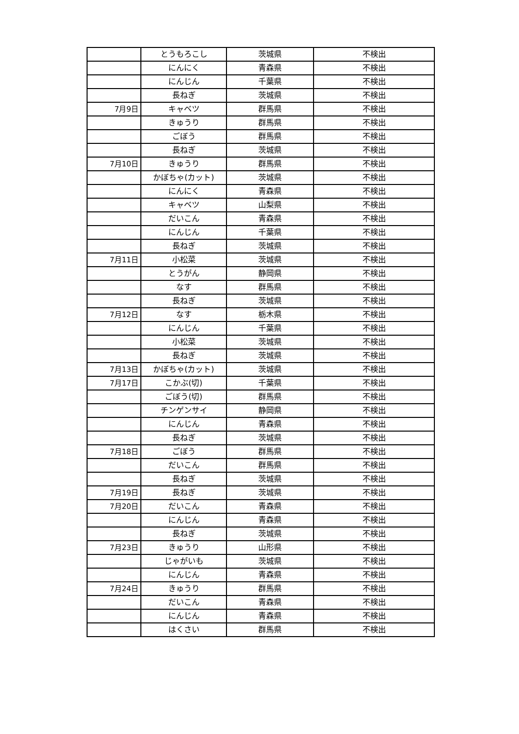| | とうもろこし | 茨城県 | 不検出 |
| | にんにく | 青森県 | 不検出 |
| | にんじん | 千葉県 | 不検出 |
| | 長ねぎ | 茨城県 | 不検出 |
| 7月9日 | キャベツ | 群馬県 | 不検出 |
| | きゅうり | 群馬県 | 不検出 |
| | ごぼう | 群馬県 | 不検出 |
| | 長ねぎ | 茨城県 | 不検出 |
| 7月10日 | きゅうり | 群馬県 | 不検出 |
| | かぼちゃ(カット) | 茨城県 | 不検出 |
| | にんにく | 青森県 | 不検出 |
| | キャベツ | 山梨県 | 不検出 |
| | だいこん | 青森県 | 不検出 |
| | にんじん | 千葉県 | 不検出 |
| | 長ねぎ | 茨城県 | 不検出 |
| 7月11日 | 小松菜 | 茨城県 | 不検出 |
| | とうがん | 静岡県 | 不検出 |
| | なす | 群馬県 | 不検出 |
| | 長ねぎ | 茨城県 | 不検出 |
| 7月12日 | なす | 栃木県 | 不検出 |
| | にんじん | 千葉県 | 不検出 |
| | 小松菜 | 茨城県 | 不検出 |
| | 長ねぎ | 茨城県 | 不検出 |
| 7月13日 | かぼちゃ(カット) | 茨城県 | 不検出 |
| 7月17日 | こかぶ(切) | 千葉県 | 不検出 |
| | ごぼう(切) | 群馬県 | 不検出 |
| | チンゲンサイ | 静岡県 | 不検出 |
| | にんじん | 青森県 | 不検出 |
| | 長ねぎ | 茨城県 | 不検出 |
| 7月18日 | ごぼう | 群馬県 | 不検出 |
| | だいこん | 群馬県 | 不検出 |
| | 長ねぎ | 茨城県 | 不検出 |
| 7月19日 | 長ねぎ | 茨城県 | 不検出 |
| 7月20日 | だいこん | 青森県 | 不検出 |
| | にんじん | 青森県 | 不検出 |
| | 長ねぎ | 茨城県 | 不検出 |
| 7月23日 | きゅうり | 山形県 | 不検出 |
| | じゃがいも | 茨城県 | 不検出 |
| | にんじん | 青森県 | 不検出 |
| 7月24日 | きゅうり | 群馬県 | 不検出 |
| | だいこん | 青森県 | 不検出 |
| | にんじん | 青森県 | 不検出 |
| | はくさい | 群馬県 | 不検出 |